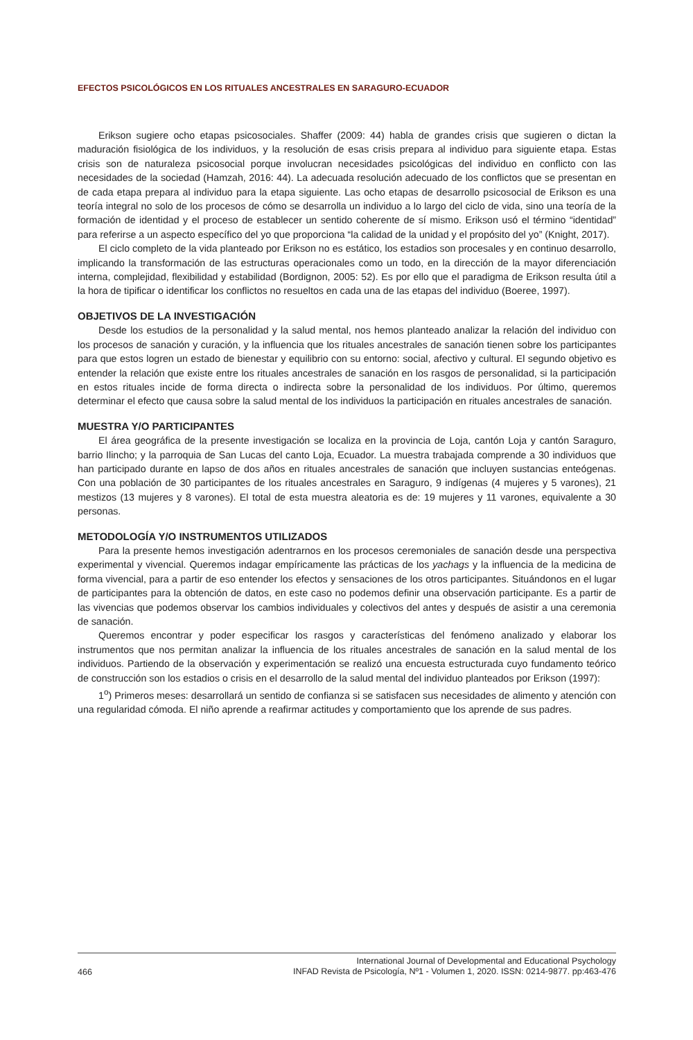EFECTOS PSICOLÓGICOS EN LOS RITUALES ANCESTRALES EN SARAGURO-ECUADOR
Erikson sugiere ocho etapas psicosociales. Shaffer (2009: 44) habla de grandes crisis que sugieren o dictan la maduración fisiológica de los individuos, y la resolución de esas crisis prepara al individuo para siguiente etapa. Estas crisis son de naturaleza psicosocial porque involucran necesidades psicológicas del individuo en conflicto con las necesidades de la sociedad (Hamzah, 2016: 44). La adecuada resolución adecuado de los conflictos que se presentan en de cada etapa prepara al individuo para la etapa siguiente. Las ocho etapas de desarrollo psicosocial de Erikson es una teoría integral no solo de los procesos de cómo se desarrolla un individuo a lo largo del ciclo de vida, sino una teoría de la formación de identidad y el proceso de establecer un sentido coherente de sí mismo. Erikson usó el término “identidad” para referirse a un aspecto específico del yo que proporciona “la calidad de la unidad y el propósito del yo” (Knight, 2017).
El ciclo completo de la vida planteado por Erikson no es estático, los estadios son procesales y en continuo desarrollo, implicando la transformación de las estructuras operacionales como un todo, en la dirección de la mayor diferenciación interna, complejidad, flexibilidad y estabilidad (Bordignon, 2005: 52). Es por ello que el paradigma de Erikson resulta útil a la hora de tipificar o identificar los conflictos no resueltos en cada una de las etapas del individuo (Boeree, 1997).
OBJETIVOS DE LA INVESTIGACIÓN
Desde los estudios de la personalidad y la salud mental, nos hemos planteado analizar la relación del individuo con los procesos de sanación y curación, y la influencia que los rituales ancestrales de sanación tienen sobre los participantes para que estos logren un estado de bienestar y equilibrio con su entorno: social, afectivo y cultural. El segundo objetivo es entender la relación que existe entre los rituales ancestrales de sanación en los rasgos de personalidad, si la participación en estos rituales incide de forma directa o indirecta sobre la personalidad de los individuos. Por último, queremos determinar el efecto que causa sobre la salud mental de los individuos la participación en rituales ancestrales de sanación.
MUESTRA Y/O PARTICIPANTES
El área geográfica de la presente investigación se localiza en la provincia de Loja, cantón Loja y cantón Saraguro, barrio Ilincho; y la parroquia de San Lucas del canto Loja, Ecuador. La muestra trabajada comprende a 30 individuos que han participado durante en lapso de dos años en rituales ancestrales de sanación que incluyen sustancias enteógenas. Con una población de 30 participantes de los rituales ancestrales en Saraguro, 9 indígenas (4 mujeres y 5 varones), 21 mestizos (13 mujeres y 8 varones). El total de esta muestra aleatoria es de: 19 mujeres y 11 varones, equivalente a 30 personas.
METODOLOGÍA Y/O INSTRUMENTOS UTILIZADOS
Para la presente hemos investigación adentrarnos en los procesos ceremoniales de sanación desde una perspectiva experimental y vivencial. Queremos indagar empíricamente las prácticas de los yachags y la influencia de la medicina de forma vivencial, para a partir de eso entender los efectos y sensaciones de los otros participantes. Situándonos en el lugar de participantes para la obtención de datos, en este caso no podemos definir una observación participante. Es a partir de las vivencias que podemos observar los cambios individuales y colectivos del antes y después de asistir a una ceremonia de sanación.
Queremos encontrar y poder especificar los rasgos y características del fenómeno analizado y elaborar los instrumentos que nos permitan analizar la influencia de los rituales ancestrales de sanación en la salud mental de los individuos. Partiendo de la observación y experimentación se realizó una encuesta estructurada cuyo fundamento teórico de construcción son los estadios o crisis en el desarrollo de la salud mental del individuo planteados por Erikson (1997):
1<sup>o</sup>) Primeros meses: desarrollará un sentido de confianza si se satisfacen sus necesidades de alimento y atención con una regularidad cómoda. El niño aprende a reafirmar actitudes y comportamiento que los aprende de sus padres.
466 International Journal of Developmental and Educational Psychology
INFAD Revista de Psicología, Nº1 - Volumen 1, 2020. ISSN: 0214-9877. pp:463-476